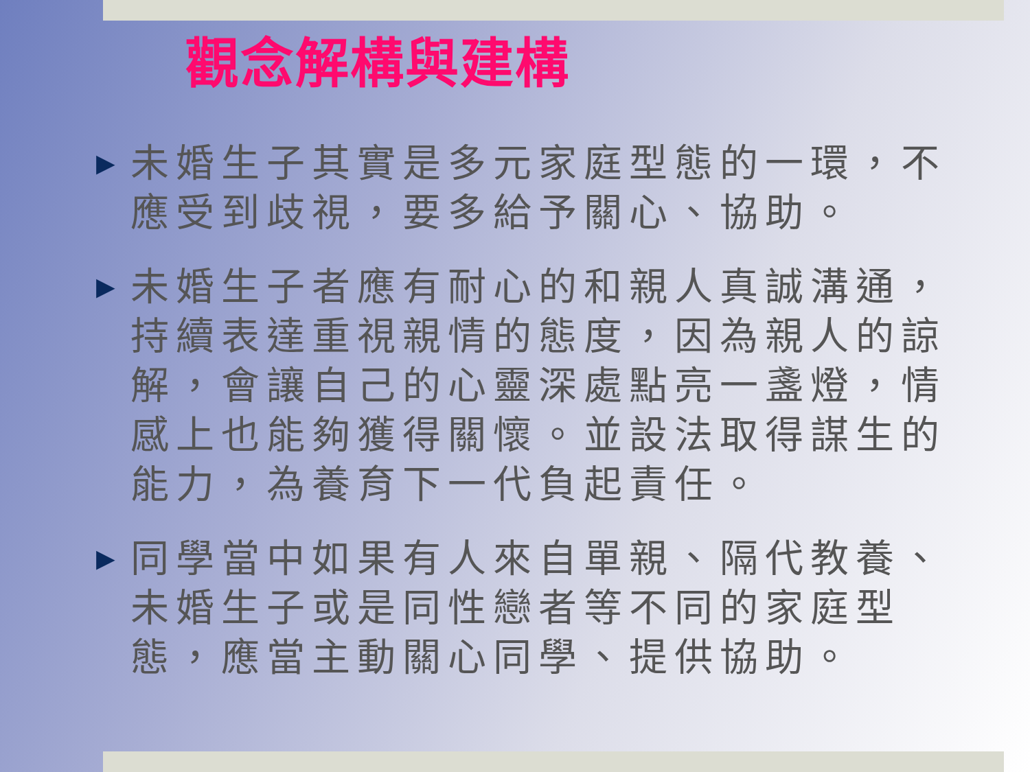觀念解構與建構
▶ 未婚生子其實是多元家庭型態的一環，不應受到歧視，要多給予關心、協助。
▶ 未婚生子者應有耐心的和親人真誠溝通，持續表達重視親情的態度，因為親人的諒解，會讓自己的心靈深處點亮一盞燈，情感上也能夠獲得關懷。並設法取得謀生的能力，為養育下一代負起責任。
▶ 同學當中如果有人來自單親、隔代教養、未婚生子或是同性戀者等不同的家庭型態，應當主動關心同學、提供協助。